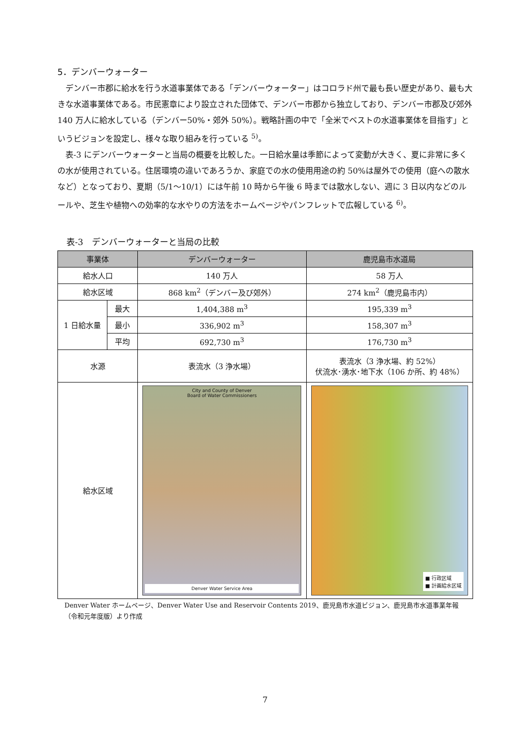5．デンバーウォーター
デンバー市郡に給水を行う水道事業体である「デンバーウォーター」はコロラド州で最も長い歴史があり、最も大きな水道事業体である。市民憲章により設立された団体で、デンバー市郡から独立しており、デンバー市郡及び郊外 140 万人に給水している（デンバー50%・郊外 50%）。戦略計画の中で「全米でベストの水道事業体を目指す」というビジョンを設定し、様々な取り組みを行っている <sup>5)</sup>。
表-3 にデンバーウォーターと当局の概要を比較した。一日給水量は季節によって変動が大きく、夏に非常に多くの水が使用されている。住居環境の違いであろうか、家庭での水の使用用途の約 50%は屋外での使用（庭への散水など）となっており、夏期（5/1～10/1）には午前 10 時から午後 6 時までは散水しない、週に 3 日以内などのルールや、芝生や植物への効率的な水やりの方法をホームページやパンフレットで広報している <sup>6)</sup>。
表-3　デンバーウォーターと当局の比較
| 事業体 | | デンバーウォーター | 鹿児島市水道局 |
| --- | --- | --- | --- |
| 給水人口 | | 140 万人 | 58 万人 |
| 給水区域 | | 868 km<sup>2</sup>（デンバー及び郊外） | 274 km<sup>2</sup>（鹿児島市内） |
| 1 日給水量 | 最大 | 1,404,388 m<sup>3</sup> | 195,339 m<sup>3</sup> |
| | 最小 | 336,902 m<sup>3</sup> | 158,307 m<sup>3</sup> |
| | 平均 | 692,730 m<sup>3</sup> | 176,730 m<sup>3</sup> |
| 水源 | | 表流水（3 浄水場） | 表流水（3 浄水場、約 52%） 伏流水･湧水･地下水（106 か所、約 48%） |
| 給水区域 | | City and County of Denver Board of Water Commissioners Denver Water Service Area | ■ 行政区域 ■ 計画給水区域 |
Denver Water ホームページ、Denver Water Use and Reservoir Contents 2019、鹿児島市水道ビジョン、鹿児島市水道事業年報
（令和元年度版）より作成
7